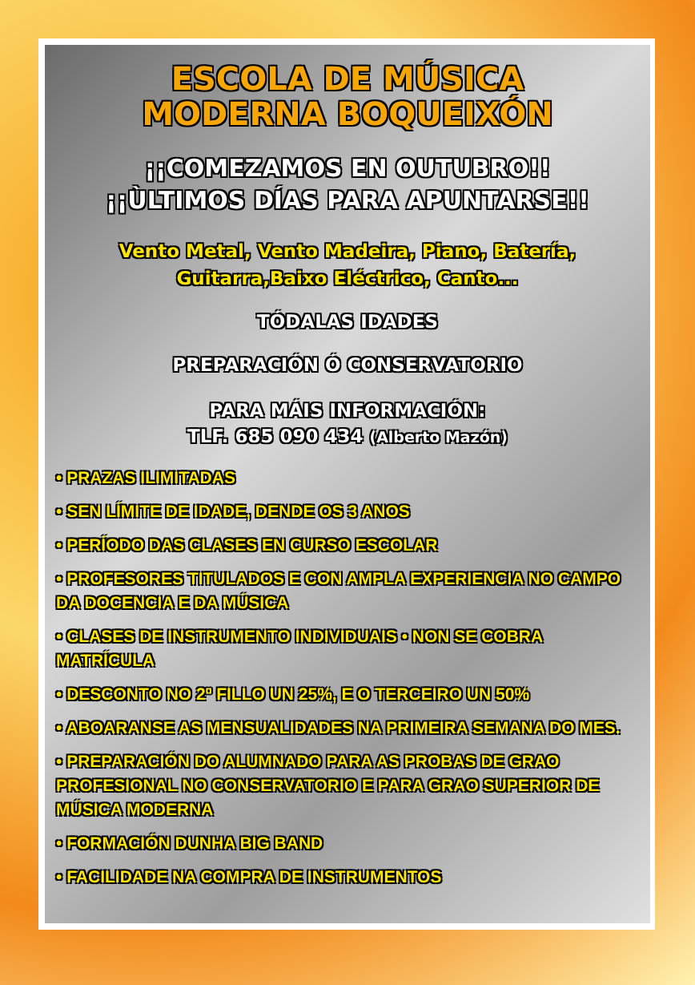ESCOLA DE MÚSICA
MODERNA BOQUEIXÓN
¡¡COMEZAMOS EN OUTUBRO!!
¡¡ÙLTIMOS DÍAS PARA APUNTARSE!!
Vento Metal, Vento Madeira, Piano, Batería,
Guitarra,Baixo Eléctrico, Canto...
TÓDALAS IDADES
PREPARACIÓN Ó CONSERVATORIO
PARA MÁIS INFORMACIÓN:
TLF. 685 090 434 (Alberto Mazón)
• PRAZAS ILIMITADAS
• SEN LÍMITE DE IDADE, DENDE OS 3 ANOS
• PERÍODO DAS CLASES EN CURSO ESCOLAR
• PROFESORES TITULADOS E CON AMPLA EXPERIENCIA NO CAMPO DA DOCENCIA E DA MÚSICA
• CLASES DE INSTRUMENTO INDIVIDUAIS • NON SE COBRA MATRÍCULA
• DESCONTO NO 2º FILLO UN 25%, E O TERCEIRO UN 50%
• ABOARANSE AS MENSUALIDADES NA PRIMEIRA SEMANA DO MES.
• PREPARACIÓN DO ALUMNADO PARA AS PROBAS DE GRAO PROFESIONAL NO CONSERVATORIO E PARA GRAO SUPERIOR DE MÚSICA MODERNA
• FORMACIÓN DUNHA BIG BAND
• FACILIDADE NA COMPRA DE INSTRUMENTOS